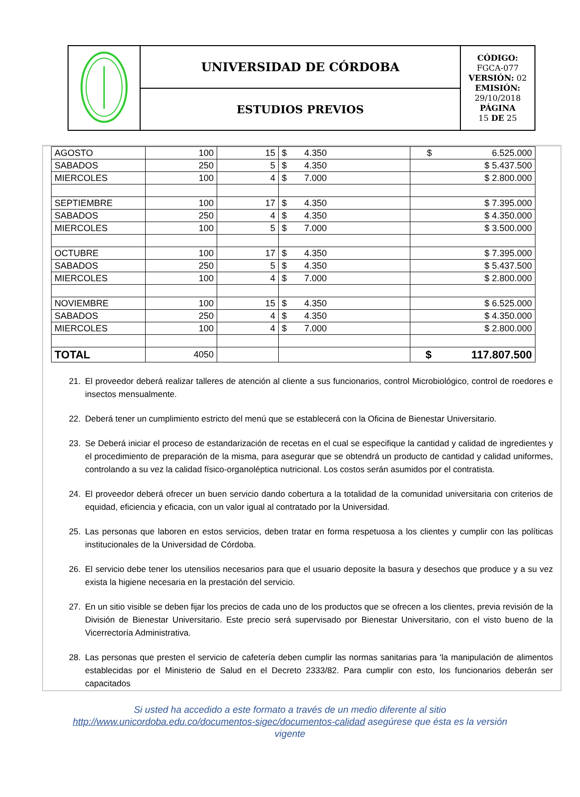| | UNIVERSIDAD DE CÓRDOBA | CÓDIGO: FGCA-077 VERSIÓN: 02 EMISIÓN: 29/10/2018 PÁGINA 15 DE 25 |
| | ESTUDIOS PREVIOS | |
| AGOSTO | 100 | 15 | $ 4.350 | $ 6.525.000 |
| SABADOS | 250 | 5 | $ 4.350 | $ 5.437.500 |
| MIERCOLES | 100 | 4 | $ 7.000 | $ 2.800.000 |
| SEPTIEMBRE | 100 | 17 | $ 4.350 | $ 7.395.000 |
| SABADOS | 250 | 4 | $ 4.350 | $ 4.350.000 |
| MIERCOLES | 100 | 5 | $ 7.000 | $ 3.500.000 |
| OCTUBRE | 100 | 17 | $ 4.350 | $ 7.395.000 |
| SABADOS | 250 | 5 | $ 4.350 | $ 5.437.500 |
| MIERCOLES | 100 | 4 | $ 7.000 | $ 2.800.000 |
| NOVIEMBRE | 100 | 15 | $ 4.350 | $ 6.525.000 |
| SABADOS | 250 | 4 | $ 4.350 | $ 4.350.000 |
| MIERCOLES | 100 | 4 | $ 7.000 | $ 2.800.000 |
| TOTAL | 4050 | | | $ 117.807.500 |
21. El proveedor deberá realizar talleres de atención al cliente a sus funcionarios, control Microbiológico, control de roedores e insectos mensualmente.
22. Deberá tener un cumplimiento estricto del menú que se establecerá con la Oficina de Bienestar Universitario.
23. Se Deberá iniciar el proceso de estandarización de recetas en el cual se especifique la cantidad y calidad de ingredientes y el procedimiento de preparación de la misma, para asegurar que se obtendrá un producto de cantidad y calidad uniformes, controlando a su vez la calidad físico-organoléptica nutricional. Los costos serán asumidos por el contratista.
24. El proveedor deberá ofrecer un buen servicio dando cobertura a la totalidad de la comunidad universitaria con criterios de equidad, eficiencia y eficacia, con un valor igual al contratado por la Universidad.
25. Las personas que laboren en estos servicios, deben tratar en forma respetuosa a los clientes y cumplir con las políticas institucionales de la Universidad de Córdoba.
26. El servicio debe tener los utensilios necesarios para que el usuario deposite la basura y desechos que produce y a su vez exista la higiene necesaria en la prestación del servicio.
27. En un sitio visible se deben fijar los precios de cada uno de los productos que se ofrecen a los clientes, previa revisión de la División de Bienestar Universitario. Este precio será supervisado por Bienestar Universitario, con el visto bueno de la Vicerrectoría Administrativa.
28. Las personas que presten el servicio de cafetería deben cumplir las normas sanitarias para 'la manipulación de alimentos establecidas por el Ministerio de Salud en el Decreto 2333/82. Para cumplir con esto, los funcionarios deberán ser capacitados
Si usted ha accedido a este formato a través de un medio diferente al sitio
http://www.unicordoba.edu.co/documentos-sigec/documentos-calidad asegúrese que ésta es la versión
vigente